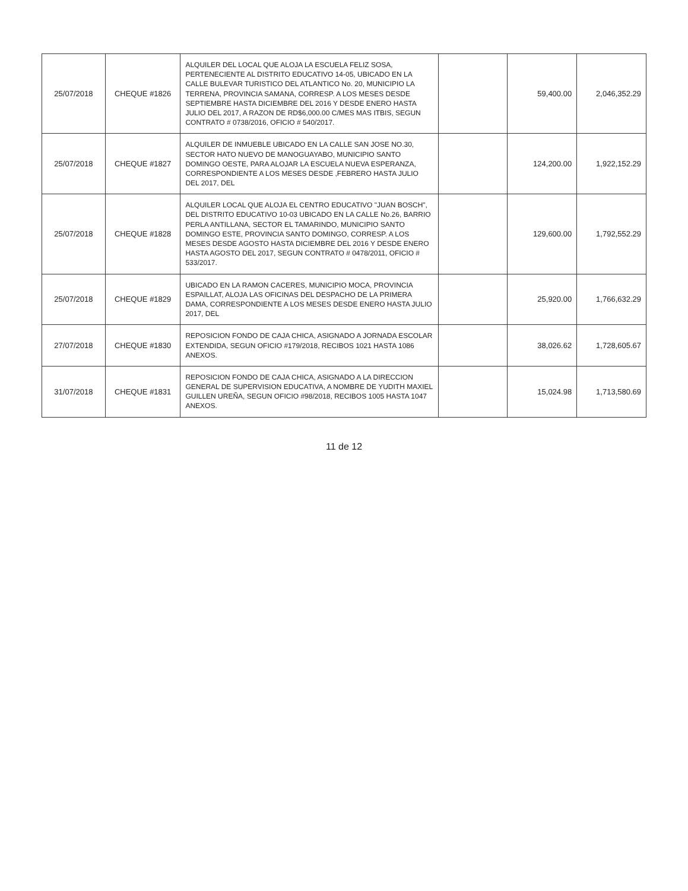| 25/07/2018 | CHEQUE #1826 | ALQUILER DEL LOCAL QUE ALOJA LA ESCUELA FELIZ SOSA, PERTENECIENTE AL DISTRITO EDUCATIVO 14-05, UBICADO EN LA CALLE BULEVAR TURISTICO DEL ATLANTICO No. 20, MUNICIPIO LA TERRENA, PROVINCIA SAMANA, CORRESP. A LOS MESES DESDE SEPTIEMBRE HASTA DICIEMBRE DEL 2016 Y DESDE ENERO HASTA JULIO DEL 2017, A RAZON DE RD$6,000.00 C/MES MAS ITBIS, SEGUN CONTRATO # 0738/2016, OFICIO # 540/2017. | | 59,400.00 | 2,046,352.29 |
| 25/07/2018 | CHEQUE #1827 | ALQUILER DE INMUEBLE UBICADO EN LA CALLE SAN JOSE NO.30, SECTOR HATO NUEVO DE MANOGUAYABO, MUNICIPIO SANTO DOMINGO OESTE, PARA ALOJAR LA ESCUELA NUEVA ESPERANZA, CORRESPONDIENTE A LOS MESES DESDE ,FEBRERO HASTA JULIO DEL 2017, DEL | | 124,200.00 | 1,922,152.29 |
| 25/07/2018 | CHEQUE #1828 | ALQUILER LOCAL QUE ALOJA EL CENTRO EDUCATIVO "JUAN BOSCH", DEL DISTRITO EDUCATIVO 10-03 UBICADO EN LA CALLE No.26, BARRIO PERLA ANTILLANA, SECTOR EL TAMARINDO, MUNICIPIO SANTO DOMINGO ESTE, PROVINCIA SANTO DOMINGO, CORRESP. A LOS MESES DESDE AGOSTO HASTA DICIEMBRE DEL 2016 Y DESDE ENERO HASTA AGOSTO DEL 2017, SEGUN CONTRATO # 0478/2011, OFICIO # 533/2017. | | 129,600.00 | 1,792,552.29 |
| 25/07/2018 | CHEQUE #1829 | UBICADO EN LA RAMON CACERES, MUNICIPIO MOCA, PROVINCIA ESPAILLAT, ALOJA LAS OFICINAS DEL DESPACHO DE LA PRIMERA DAMA, CORRESPONDIENTE A LOS MESES DESDE ENERO HASTA JULIO 2017, DEL | | 25,920.00 | 1,766,632.29 |
| 27/07/2018 | CHEQUE #1830 | REPOSICION FONDO DE CAJA CHICA, ASIGNADO A JORNADA ESCOLAR EXTENDIDA, SEGUN OFICIO #179/2018, RECIBOS 1021 HASTA 1086 ANEXOS. | | 38,026.62 | 1,728,605.67 |
| 31/07/2018 | CHEQUE #1831 | REPOSICION FONDO DE CAJA CHICA, ASIGNADO A LA DIRECCION GENERAL DE SUPERVISION EDUCATIVA, A NOMBRE DE YUDITH MAXIEL GUILLEN UREÑA, SEGUN OFICIO #98/2018, RECIBOS 1005 HASTA 1047 ANEXOS. | | 15,024.98 | 1,713,580.69 |
11 de 12